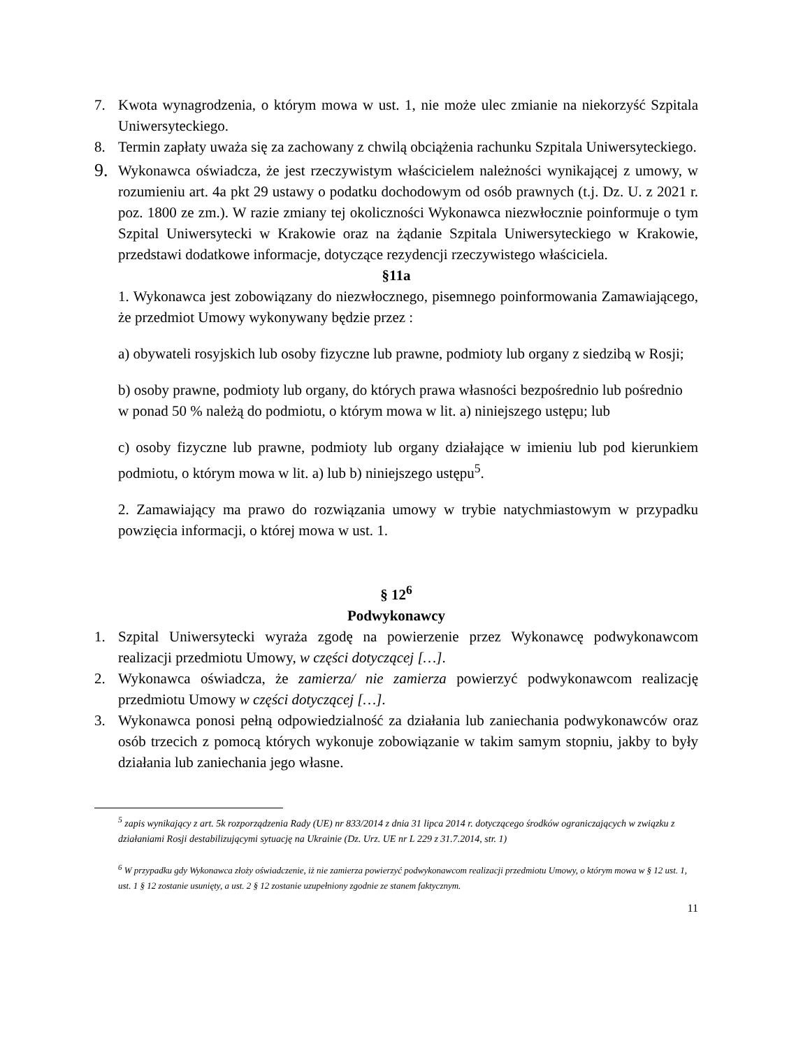7. Kwota wynagrodzenia, o którym mowa w ust. 1, nie może ulec zmianie na niekorzyść Szpitala Uniwersyteckiego.
8. Termin zapłaty uważa się za zachowany z chwilą obciążenia rachunku Szpitala Uniwersyteckiego.
9. Wykonawca oświadcza, że jest rzeczywistym właścicielem należności wynikającej z umowy, w rozumieniu art. 4a pkt 29 ustawy o podatku dochodowym od osób prawnych (t.j. Dz. U. z 2021 r. poz. 1800 ze zm.). W razie zmiany tej okoliczności Wykonawca niezwłocznie poinformuje o tym Szpital Uniwersytecki w Krakowie oraz na żądanie Szpitala Uniwersyteckiego w Krakowie, przedstawi dodatkowe informacje, dotyczące rezydencji rzeczywistego właściciela.
§11a
1. Wykonawca jest zobowiązany do niezwłocznego, pisemnego poinformowania Zamawiającego, że przedmiot Umowy wykonywany będzie przez :
a) obywateli rosyjskich lub osoby fizyczne lub prawne, podmioty lub organy z siedzibą w Rosji;
b) osoby prawne, podmioty lub organy, do których prawa własności bezpośrednio lub pośrednio
w ponad 50 % należą do podmiotu, o którym mowa w lit. a) niniejszego ustępu; lub
c) osoby fizyczne lub prawne, podmioty lub organy działające w imieniu lub pod kierunkiem podmiotu, o którym mowa w lit. a) lub b) niniejszego ustępu<sup>5</sup>.
2. Zamawiający ma prawo do rozwiązania umowy w trybie natychmiastowym w przypadku powzięcia informacji, o której mowa w ust. 1.
§ 12<sup>6</sup>
Podwykonawcy
1. Szpital Uniwersytecki wyraża zgodę na powierzenie przez Wykonawcę podwykonawcom realizacji przedmiotu Umowy, w części dotyczącej […].
2. Wykonawca oświadcza, że zamierza/ nie zamierza powierzyć podwykonawcom realizację przedmiotu Umowy w części dotyczącej […].
3. Wykonawca ponosi pełną odpowiedzialność za działania lub zaniechania podwykonawców oraz osób trzecich z pomocą których wykonuje zobowiązanie w takim samym stopniu, jakby to były działania lub zaniechania jego własne.
<sup>5</sup> zapis wynikający z art. 5k rozporządzenia Rady (UE) nr 833/2014 z dnia 31 lipca 2014 r. dotyczącego środków ograniczających w związku z działaniami Rosji destabilizującymi sytuację na Ukrainie (Dz. Urz. UE nr L 229 z 31.7.2014, str. 1)
<sup>6</sup> W przypadku gdy Wykonawca złoży oświadczenie, iż nie zamierza powierzyć podwykonawcom realizacji przedmiotu Umowy, o którym mowa w § 12 ust. 1, ust. 1 § 12 zostanie usunięty, a ust. 2 § 12 zostanie uzupełniony zgodnie ze stanem faktycznym.
11